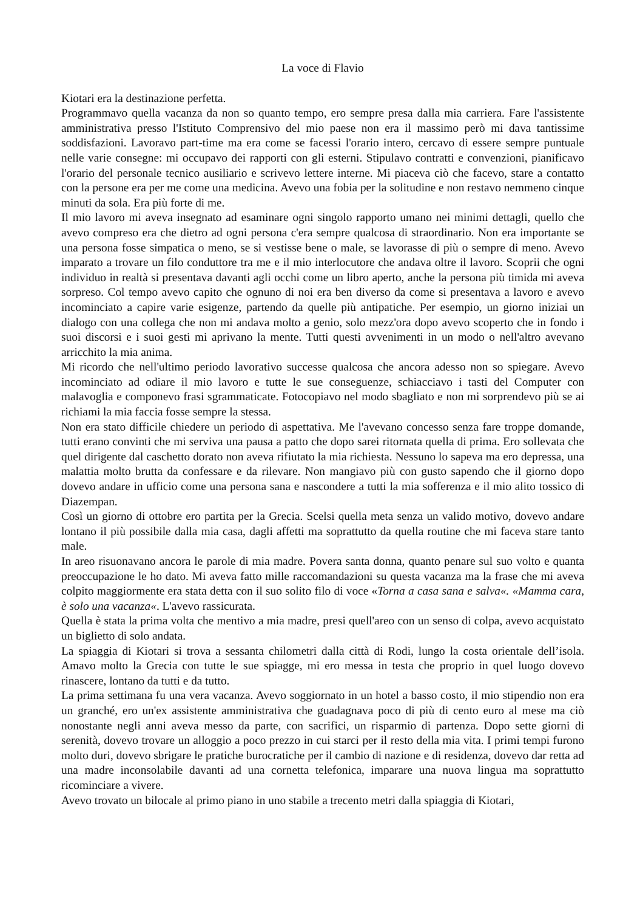La voce di Flavio
Kiotari era la destinazione perfetta.
Programmavo quella vacanza da non so quanto tempo, ero sempre presa dalla mia carriera. Fare l'assistente amministrativa presso l'Istituto Comprensivo del mio paese non era il massimo però mi dava tantissime soddisfazioni. Lavoravo part-time ma era come se facessi l'orario intero, cercavo di essere sempre puntuale nelle varie consegne: mi occupavo dei rapporti con gli esterni. Stipulavo contratti e convenzioni, pianificavo l'orario del personale tecnico ausiliario e scrivevo lettere interne. Mi piaceva ciò che facevo, stare a contatto con la persone era per me come una medicina. Avevo una fobia per la solitudine e non restavo nemmeno cinque minuti da sola. Era più forte di me.
Il mio lavoro mi aveva insegnato ad esaminare ogni singolo rapporto umano nei minimi dettagli, quello che avevo compreso era che dietro ad ogni persona c'era sempre qualcosa di straordinario. Non era importante se una persona fosse simpatica o meno, se si vestisse bene o male, se lavorasse di più o sempre di meno. Avevo imparato a trovare un filo conduttore tra me e il mio interlocutore che andava oltre il lavoro. Scoprii che ogni individuo in realtà si presentava davanti agli occhi come un libro aperto, anche la persona più timida mi aveva sorpreso. Col tempo avevo capito che ognuno di noi era ben diverso da come si presentava a lavoro e avevo incominciato a capire varie esigenze, partendo da quelle più antipatiche. Per esempio, un giorno iniziai un dialogo con una collega che non mi andava molto a genio, solo mezz'ora dopo avevo scoperto che in fondo i suoi discorsi e i suoi gesti mi aprivano la mente. Tutti questi avvenimenti in un modo o nell'altro avevano arricchito la mia anima.
Mi ricordo che nell'ultimo periodo lavorativo successe qualcosa che ancora adesso non so spiegare. Avevo incominciato ad odiare il mio lavoro e tutte le sue conseguenze, schiacciavo i tasti del Computer con malavoglia e componevo frasi sgrammaticate. Fotocopiavo nel modo sbagliato e non mi sorprendevo più se ai richiami la mia faccia fosse sempre la stessa.
Non era stato difficile chiedere un periodo di aspettativa. Me l'avevano concesso senza fare troppe domande, tutti erano convinti che mi serviva una pausa a patto che dopo sarei ritornata quella di prima. Ero sollevata che quel dirigente dal caschetto dorato non aveva rifiutato la mia richiesta. Nessuno lo sapeva ma ero depressa, una malattia molto brutta da confessare e da rilevare. Non mangiavo più con gusto sapendo che il giorno dopo dovevo andare in ufficio come una persona sana e nascondere a tutti la mia sofferenza e il mio alito tossico di Diazempan.
Così un giorno di ottobre ero partita per la Grecia. Scelsi quella meta senza un valido motivo, dovevo andare lontano il più possibile dalla mia casa, dagli affetti ma soprattutto da quella routine che mi faceva stare tanto male.
In areo risuonavano ancora le parole di mia madre. Povera santa donna, quanto penare sul suo volto e quanta preoccupazione le ho dato. Mi aveva fatto mille raccomandazioni su questa vacanza ma la frase che mi aveva colpito maggiormente era stata detta con il suo solito filo di voce «Torna a casa sana e salva«. «Mamma cara, è solo una vacanza«. L'avevo rassicurata.
Quella è stata la prima volta che mentivo a mia madre, presi quell'areo con un senso di colpa, avevo acquistato un biglietto di solo andata.
La spiaggia di Kiotari si trova a sessanta chilometri dalla città di Rodi, lungo la costa orientale dell’isola. Amavo molto la Grecia con tutte le sue spiagge, mi ero messa in testa che proprio in quel luogo dovevo rinascere, lontano da tutti e da tutto.
La prima settimana fu una vera vacanza. Avevo soggiornato in un hotel a basso costo, il mio stipendio non era un granché, ero un'ex assistente amministrativa che guadagnava poco di più di cento euro al mese ma ciò nonostante negli anni aveva messo da parte, con sacrifici, un risparmio di partenza. Dopo sette giorni di serenità, dovevo trovare un alloggio a poco prezzo in cui starci per il resto della mia vita. I primi tempi furono molto duri, dovevo sbrigare le pratiche burocratiche per il cambio di nazione e di residenza, dovevo dar retta ad una madre inconsolabile davanti ad una cornetta telefonica, imparare una nuova lingua ma soprattutto ricominciare a vivere.
Avevo trovato un bilocale al primo piano in uno stabile a trecento metri dalla spiaggia di Kiotari,